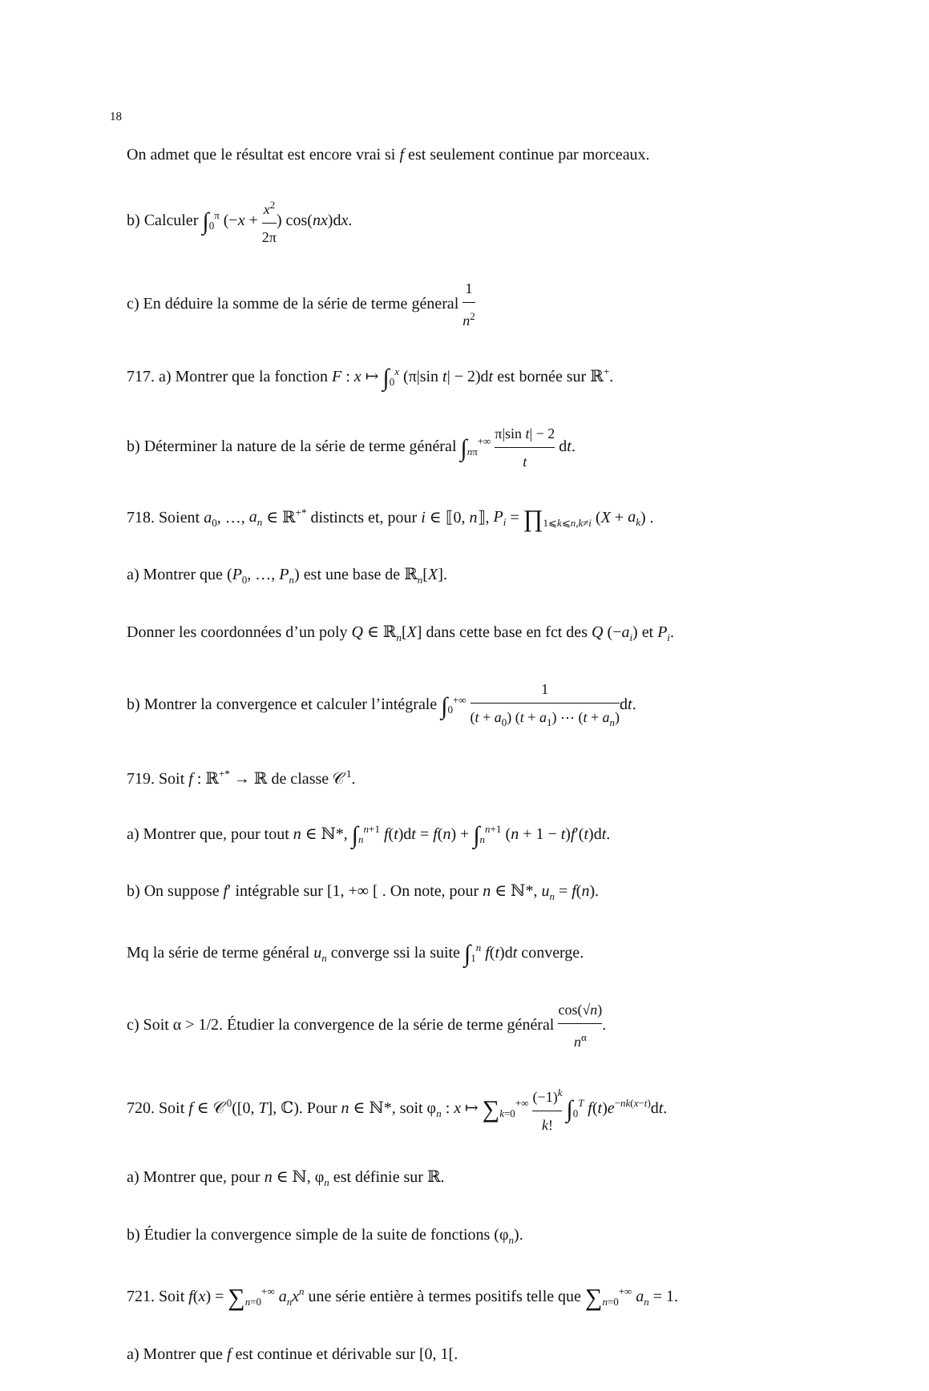18
On admet que le résultat est encore vrai si f est seulement continue par morceaux.
b) Calculer ∫<sub>0</sub><sup>π</sup> (−x + x<sup>2</sup> 2π) cos(nx)dx.
c) En déduire la somme de la série de terme géneral 1 n<sup>2</sup>
717. a) Montrer que la fonction F : x ↦ ∫<sub>0</sub><sup>x</sup> (π|sin t| − 2)dt est bornée sur ℝ<sup>+</sup>.
b) Déterminer la nature de la série de terme général ∫<sub>nπ</sub><sup>+∞</sup> π|sin t| − 2 t dt.
718. Soient a<sub>0</sub>, …, a<sub>n</sub> ∈ ℝ<sup>+*</sup> distincts et, pour i ∈ ⟦0, n⟧, P<sub>i</sub> = ∏<sub>1⩽k⩽n,k≠i</sub> (X + a<sub>k</sub>) .
a) Montrer que (P<sub>0</sub>, …, P<sub>n</sub>) est une base de ℝ<sub>n</sub>[X].
Donner les coordonnées d’un poly Q ∈ ℝ<sub>n</sub>[X] dans cette base en fct des Q (−a<sub>i</sub>) et P<sub>i</sub>.
b) Montrer la convergence et calculer l’intégrale ∫<sub>0</sub><sup>+∞</sup> 1 (t + a<sub>0</sub>) (t + a<sub>1</sub>) ⋯ (t + a<sub>n</sub>) dt.
719. Soit f : ℝ<sup>+*</sup> → ℝ de classe 𝒞<sup>1</sup>.
a) Montrer que, pour tout n ∈ ℕ*, ∫<sub>n</sub><sup>n+1</sup> f(t)dt = f(n) + ∫<sub>n</sub><sup>n+1</sup> (n + 1 − t)f′(t)dt.
b) On suppose f′ intégrable sur [1, +∞ [ . On note, pour n ∈ ℕ*, u<sub>n</sub> = f(n).
Mq la série de terme général u<sub>n</sub> converge ssi la suite ∫<sub>1</sub><sup>n</sup> f(t)dt converge.
c) Soit α > 1/2. Étudier la convergence de la série de terme général cos(√n) n<sup>α</sup>.
720. Soit f ∈ 𝒞<sup>0</sup>([0, T], ℂ). Pour n ∈ ℕ*, soit φ<sub>n</sub> : x ↦ ∑<sub>k=0</sub><sup>+∞</sup> (−1)<sup>k</sup> k! ∫<sub>0</sub><sup>T</sup> f(t)e<sup>−nk(x−t)</sup>dt.
a) Montrer que, pour n ∈ ℕ, φ<sub>n</sub> est définie sur ℝ.
b) Étudier la convergence simple de la suite de fonctions (φ<sub>n</sub>).
721. Soit f(x) = ∑<sub>n=0</sub><sup>+∞</sup> a<sub>n</sub>x<sup>n</sup> une série entière à termes positifs telle que ∑<sub>n=0</sub><sup>+∞</sup> a<sub>n</sub> = 1.
a) Montrer que f est continue et dérivable sur [0, 1[.